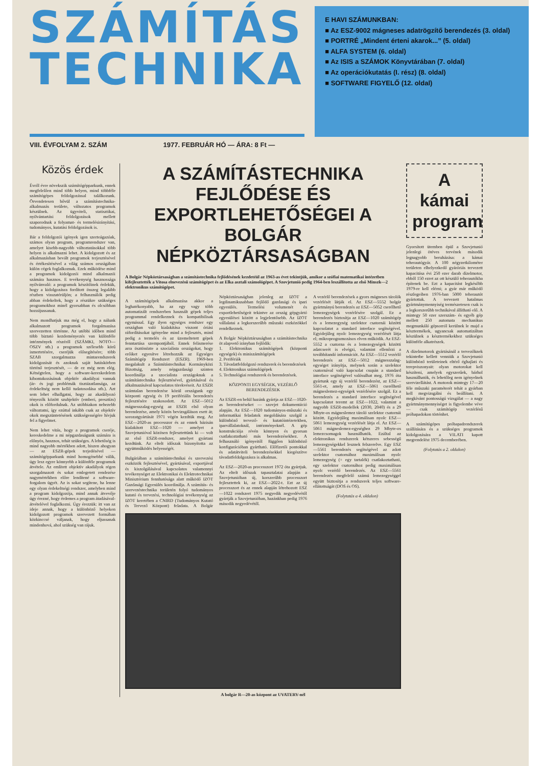SZÁMÍTÁS TECHNIKA
E HAVI SZÁMUNKBAN:
■ Az ESZ-9002 mágneses adatrögzítő berendezés (3. oldal)
■ PORTRÉ „Mindent érteni akarok...” (5. oldal)
■ ALFA SYSTEM (6. oldal)
■ Az ISIS a SZÁMOK Könyvtárában (7. oldal)
■ Az operációkutatás (I. rész) (8. oldal)
■ SOFTWARE FIGYELŐ (12. oldal)
VIII. ÉVFOLYAM 2. SZÁM 1977. FEBRUÁR HÓ — ÁRA: 8 Ft —
Közös érdek
Évről évre növekszik számítógépparkunk, ennek megfelelően mind több helyen, mind többféle számítógépes feldolgozással találkozunk. Örvendetesen bővül a számítástechnika-alkalmazás területe, változatos programok készülnek. Az ügyviteli, statisztikai, nyilvántartási feldolgozások mellett szaporodnak a folyamat- és termelésirányítási, tudományos, kutatási feldolgozások is.
Bár a feldolgozói igények igen szerteágazóak, számos olyan program, programrendszer van, amelyet kisebb-nagyobb változtatásokkal több helyen is alkalmazni lehet. A kidolgozott és az alkalmazásban bevált programok terjesztésével és értékesítésével a világ számos országában külön cégek foglalkoznak. Ezek működése mind a programok kidolgozói mind alkalmazói számára hasznos. E tevékenység hasznossága nyilvánvaló: a programok készítőinek érdekük, hogy a kidolgozásra fordított összeg legalább részben visszatérüljön; a felhasználók pedig abban érdekeltek, hogy a részükre szükséges programokhoz minél gyorsabban és olcsóbban hozzájussanak.
Nem mondhatjuk ma még el, hogy a nálunk alkalmazott programok forgalmazása szervezetten történne. Az utóbbi időben mind több biztató kezdeményezés van különféle intézmények részéről (SZÁMKI, NOTO—OSZV stb.) a programok szélesebb körű ismertetésére, cseréjük elősegítésére; több SZAB szorgalmazza mintarendszerek kidolgozását és azoknak saját hatáskörben történő terjesztését, — de ez még nem elég. Kétségtelen, hogy a software-kereskedelem kibontakozásának objektív akadályai vannak (ár- és jogi problémák tisztázatlansága, az érdekeltség nem kellő tudatosodása stb.). Azt sem lehet elhallgatni, hogy az akadályozó tényezők között szubjektív (emberi, presztízs) okok is előfordulnak. Az utóbbiakon nehezebb változtatni, így ezúttal inkább csak az objektív okok megszüntetésének szükségességére hívjuk fel a figyelmet.
Nem lehet vitás, hogy a programok cseréje, kereskedelme a mi népgazdaságunk számára is előnyös, hasznos, tehát szükséges. A lehetőség is mind nagyobb mértékben adott, hiszen ahogyan — az ESZR-gépek terjedésével — számítógépparkunk mind homogénebbé válik, úgy lesz egyre könnyebb a különféle programok átvétele. Az említett objektív akadályok régen szorgalmazott és sokat emlegetett rendezése nagymértékben előre lendítené a software-forgalom ügyét. Az is sokat segítene, ha lenne egy olyan érdekeltségi rendszer, amelyben mind a program kidolgozója, mind annak átvevője úgy érezné, hogy érdemes a program átadásával-átvételével foglalkozni. Úgy érezzük: itt van az ideje annak, hogy a különböző helyeken kidolgozott programok szervezett formában közkinccsé váljanak, hogy eljussanak mindenhová, ahol szükség van rájuk.
A SZÁMÍTÁSTECHNIKA FEJLŐDÉSE ÉS EXPORTLEHETŐSÉGEI A BOLGÁR NÉPKÖZTÁRSASÁGBAN
A Bolgár Népköztársaságban a számítástechnika fejlődésének kezdetéül az 1963-as évet tekintjük, amikor a szófiai matematikai intézetben kifejlesztették a Vitosa elnevezésű számítógépet és az Elka asztali számológépet. A Szovjetunió pedig 1964-ben leszállította az első Minszk—2 elektronikus számítógépet.
A számítógépek alkalmazása akkor a leghatékonyabb, ha az egy vagy több automatizált rendszerben használt gépek teljes programmal rendelkeznek és kompatibilisak egymással. Egy ilyen egységes rendszer egy országban való kialakítása viszont óriási ráfordításokat igényelne mind a fejlesztés, mind pedig a termelés és az üzemeltetett gépek fenntartása szempontjából. Ennek felismerése arra ösztönözte a szocialista országokat, hogy erőiket egyesítve létrehozzák az Egységes Számítógép Rendszert (ESZR). 1969-ben megalakult a Számítástechnikai Kormányközi Bizottság, amely népgazdasági szinten koordinálja a szocialista országoknak a számítástechnika fejlesztésével, gyártásával és alkalmazásával kapcsolatos törekvéseit. Az ESZR számtalan berendezése közül országunk egy központi egység és 19 perifériális berendezés fejlesztésére szakosodott. Az ESZ—5012 mágnesszalag-egység az ESZR első olyan berendezése, amely közös bevizsgáláson esett át; sorozatgyártását 1971 végén kezdtük meg. Az ESZ—2020-as processzor és az ennek bázisán kialakított ESZ—1020 — amelyet a Szovjetunióval közösen fejlesztettünk ki — volt az első ESZR-rendszer, amelyet gyártani kezdtünk. Az eltelt időszak bizonyította az együttműködés helyességét.
Bulgáriában a számítástechnikai és szervezési eszközök fejlesztésével, gyártásával, exportjával és kiszolgálásával kapcsolatos valamennyi tevékenységet az Elektronikai és Elektrotechnikai Minisztérium fennhatósága alatt működő IZOT Gazdasági Egyesülés koordinálja. A számítás- és szervezéstechnika területén folyó tudományos kutató és tervezési, technológiai tevékenység az IZOT keretében a CNIRD (Tudományos Kutató és Tervező Központ) feladata. A Bolgár Népköztársaságban jelenleg az IZOT a legdinamikusabban fejlődő gazdasági és ipari egyesülés. Termelési volumenét és exportlehetőségeit tekintve az ország gépgyártó egyesülései között a legjelentősebb. Az IZOT vállalatai a legkorszerűbb műszaki eszközökkel rendelkeznek.
A Bolgár Népköztársaságban a számítástechnika öt alapvető irányban fejlődik:
1. Elektronikus számítógépek (központi egységek) és miniszámítógépek
2. Perifériák
3. Távadatfeldolgozó rendszerek és berendezések
4. Elektronikus számológépek
5. Technológiai rendszerek és berendezések.
KÖZPONTI EGYSÉGEK, VEZÉRLŐ BERENDEZÉSEK
Az ESZR-en belül hazánk gyártja az ESZ—1020-as berendezéseket — szovjet dokumentáció alapján. Az ESZ—1020 tudományos-műszaki és informatikai feladatok megoldására szolgál a különböző tervező- és kutatóintézetekben, iparvállalatoknál, intézményeknél. A gép konstrukciója révén könnyen és gyorsan csatlakoztatható más berendezésekhez. A felhasználó igényeitől függően különböző konfigurációban gyártható. Előfizetői pontokkal és adatátviteli berendezésekkel kiegészítve távadatfeldolgozásra is alkalmas.
Az ESZ—2020-as processzort 1972 óta gyártjuk. Az eltelt időszak tapasztalatai alapján a Szovjetunióban új, korszerűbb processzort fejlesztettek ki, az ESZ—2022-t. Ezt az új processzort és az ennek alapján létrehozott ESZ—1022 rendszert 1975 negyedik negyedévétől gyártják a Szovjetunióban, hazánkban pedig 1976 második negyedévétől.
A vezérlő berendezések a gyors mágneses tárolók vezérlését látják el. Az ESZ—5552 bolgár gyártmányú berendezés az ESZ—5052 cserélhető lemezegységek vezérlésére szolgál. Ez a berendezés biztosítja az ESZ—1020 számítógép és a lemezegység szelektor csatornái közötti kapcsolatot a standard interface segítségével. Egyidejűleg nyolc lemezegység vezérlését látja el; mikroprogramozásos elven működik. Az ESZ-5552 a csatorna és a lemezegységek közötti adatcserét is elvégzi, valamint ellenőrzi a továbbítandó információt. Az ESZ—5512 vezérlő berendezés az ESZ—5012 mágnesszalag-egységet irányítja, melynek során a szelektor csatornával való kapcsolat csupán a standard interface segítségével valósulhat meg. 1976 óta gyártunk egy új vezérlő berendezést, az ESZ—5561-et, amely az ESZ—5061 cserélhető mágneslemez-egységek vezérlésére szolgál. Ez a berendezés a standard interface segítségével kapcsolatot teremt az ESZ—1022, valamint a nagyobb ESZR-modellek (2030, 2040) és a 29 Mbyte-os mágneslemez tároló szelektor csatornái között. Egyidejűleg maximálisan nyolc ESZ—5061 lemezegység vezérlését látja el. Az ESZ—5061 mágneslemez-egységhez 29 Mbyte-os lemezcsomagok használhatók. Ezáltal az elektronikus rendszerek kétszeres sebességű lemezegységekkel lesznek felszerelve. Egy ESZ—5561 berendezés segítségével az adott szelektor csatornához maximálisan nyolc lemezegység (+ egy tartalék) csatlakoztatható, egy szelektor csatornához pedig maximálisan nyolc vezérlő berendezés. Az ESZ—5561 berendezés megfelelő számú lemezegységgel együtt biztosítja a rendszerek teljes software-ellátottságát (DOS és OS).
(Folytatás a 4. oldalon)
A bolgár R—20-as központ az UVATERV-nél
A kámai program
Gyorsított ütemben épül a Szovjetunió jelenlegi ötéves tervének második legnagyobb beruházása: a kámai teherautógyár. A 100 négyzetkilométer területen elhelyezkedő gyáróriás tervezett kapacitása évi 250 ezer darab dízelmotor, ebből 150 ezret az ott készülő teherautókba építenek be. Ezt a kapacitást legkésőbb 1979-re kell elérni; a gyár már működő részlegeiben 1976-ban 5000 teherautót gyártottak. A tervezett hatalmas gyártmánymennyiség természetesen csak is a legkorszerűbb technikával állítható elő. A mintegy 50 ezer szerszám- és egyéb gép mellett 250 automata mechanikus megmunkáló gépsorról kerülnek le majd a késztermékek, ugyancsak automatizáltan készülnek a késztermékekhez szükséges különféle alkatrészek.
A dízelmotorok gyártásánál a tervezőknek tekintetbe kellett venniük a Szovjetunió különböző területeinek eltérő éghajlati és terepviszonyait: olyan motorokat kell készíteni, amelyek egyszerűek, bárhol használhatók, és lehetőleg nem igényelnek szervizellátást. A motorok mintegy 17—20 féle műszaki paraméterét tehát a gyárban kell megvizsgálni és beállítani. A megkívánt pontosságú vizsgálat — a nagy gyártmánymennyiséget is figyelembe véve — csak számítógép vezérlésű próbapadokon történhet.
A számítógépes próbapadrendszerek szállítására és a szükséges programok kidolgozására a VILATI kapott megrendelést 1975 decemberében.
(Folytatás a 2. oldalon)